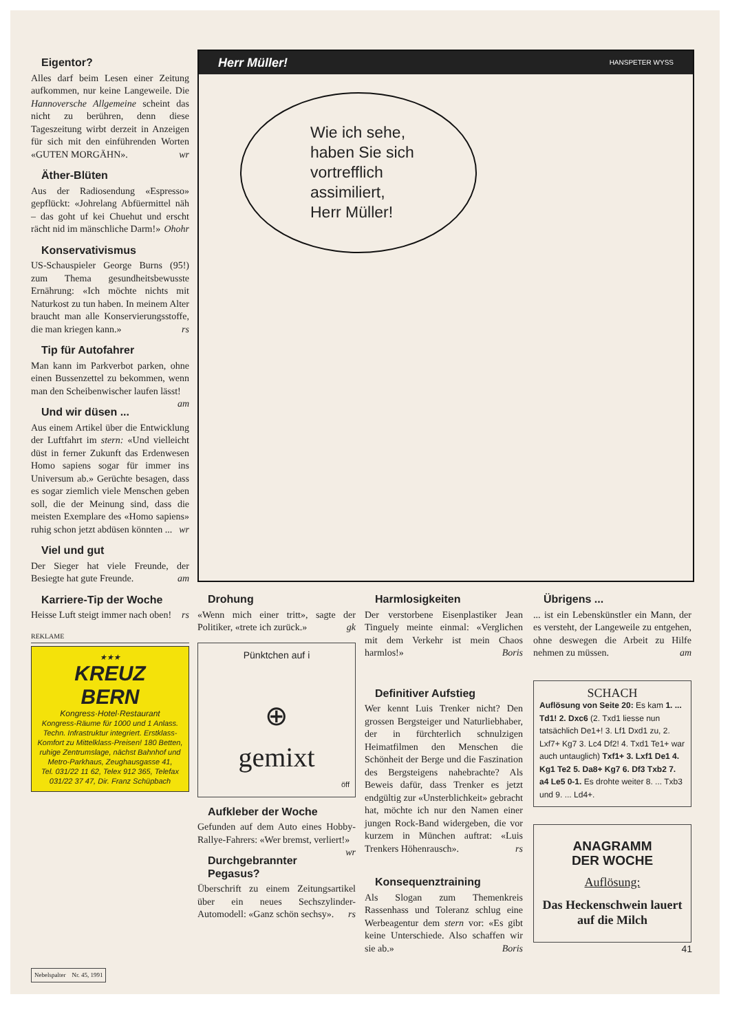Eigentor?
Alles darf beim Lesen einer Zeitung aufkommen, nur keine Langeweile. Die Hannoversche Allgemeine scheint das nicht zu berühren, denn diese Tageszeitung wirbt derzeit in Anzeigen für sich mit den einführenden Worten «GUTEN MORGÄHN». wr
Äther-Blüten
Aus der Radiosendung «Espresso» gepflückt: «Johrelang Abfüermittel näh – das goht uf kei Chuehut und erscht rächt nid im mänschliche Darm!» Ohohr
Konservativismus
US-Schauspieler George Burns (95!) zum Thema gesundheitsbewusste Ernährung: «Ich möchte nichts mit Naturkost zu tun haben. In meinem Alter braucht man alle Konservierungsstoffe, die man kriegen kann.» rs
Tip für Autofahrer
Man kann im Parkverbot parken, ohne einen Bussenzettel zu bekommen, wenn man den Scheibenwischer laufen lässt! am
Und wir düsen ...
Aus einem Artikel über die Entwicklung der Luftfahrt im stern: «Und vielleicht düst in ferner Zukunft das Erdenwesen Homo sapiens sogar für immer ins Universum ab.» Gerüchte besagen, dass es sogar ziemlich viele Menschen geben soll, die der Meinung sind, dass die meisten Exemplare des «Homo sapiens» ruhig schon jetzt abdüsen könnten ... wr
Viel und gut
Der Sieger hat viele Freunde, der Besiegte hat gute Freunde. am
Karriere-Tip der Woche
Heisse Luft steigt immer nach oben! rs
REKLAME
★★★
KREUZ
BERN
Kongress·Hotel·Restaurant
Kongress-Räume für 1000 und 1 Anlass. Techn. Infrastruktur integriert. Erstklass-Komfort zu Mittelklass-Preisen! 180 Betten, ruhige Zentrumslage, nächst Bahnhof und Metro-Parkhaus, Zeughausgasse 41,
Tel. 031/22 11 62, Telex 912 365, Telefax 031/22 37 47, Dir. Franz Schüpbach
Herr Müller! HANSPETER WYSS
Wie ich sehe,
haben Sie sich
vortrefflich
assimiliert,
Herr Müller!
Drohung
«Wenn mich einer tritt», sagte der Politiker, «trete ich zurück.» gk
Pünktchen auf i
⊕
gemixt
öff
Aufkleber der Woche
Gefunden auf dem Auto eines Hobby-Rallye-Fahrers: «Wer bremst, verliert!» wr
Durchgebrannter Pegasus?
Überschrift zu einem Zeitungsartikel über ein neues Sechszylinder-Automodell: «Ganz schön sechsy». rs
Harmlosigkeiten
Der verstorbene Eisenplastiker Jean Tinguely meinte einmal: «Verglichen mit dem Verkehr ist mein Chaos harmlos!» Boris
Definitiver Aufstieg
Wer kennt Luis Trenker nicht? Den grossen Bergsteiger und Naturliebhaber, der in fürchterlich schnulzigen Heimatfilmen den Menschen die Schönheit der Berge und die Faszination des Bergsteigens nahebrachte? Als Beweis dafür, dass Trenker es jetzt endgültig zur «Unsterblichkeit» gebracht hat, möchte ich nur den Namen einer jungen Rock-Band widergeben, die vor kurzem in München auftrat: «Luis Trenkers Höhenrausch». rs
Konsequenztraining
Als Slogan zum Themenkreis Rassenhass und Toleranz schlug eine Werbeagentur dem stern vor: «Es gibt keine Unterschiede. Also schaffen wir sie ab.» Boris
Übrigens ...
... ist ein Lebenskünstler ein Mann, der es versteht, der Langeweile zu entgehen, ohne deswegen die Arbeit zu Hilfe nehmen zu müssen. am
SCHACH
Auflösung von Seite 20: Es kam 1. ... Td1! 2. Dxc6 (2. Txd1 liesse nun tatsächlich De1+! 3. Lf1 Dxd1 zu, 2. Lxf7+ Kg7 3. Lc4 Df2! 4. Txd1 Te1+ war auch untauglich) Txf1+ 3. Lxf1 De1 4. Kg1 Te2 5. Da8+ Kg7 6. Df3 Txb2 7. a4 Le5 0-1. Es drohte weiter 8. ... Txb3 und 9. ... Ld4+.
ANAGRAMM
DER WOCHE
Auflösung:
Das Heckenschwein lauert auf die Milch
41
Nebelspalter Nr. 45, 1991